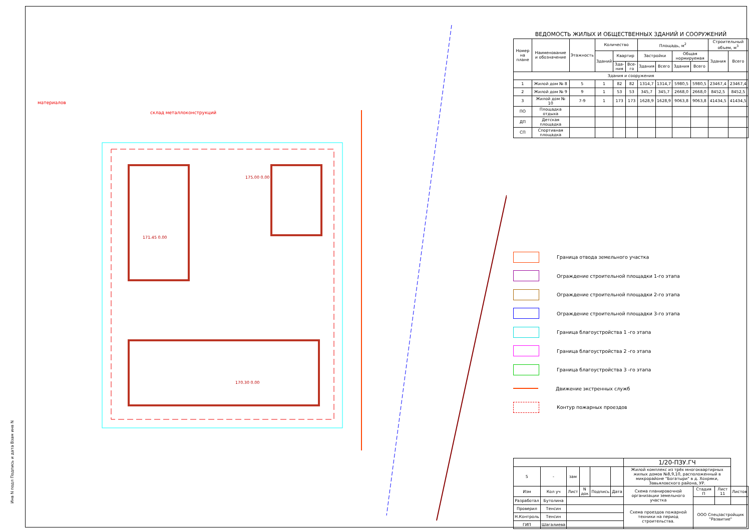склад металлоконструкций
материалов
175.00 0.00
171.45 0.00
170.30 0.00
ВЕДОМОСТЬ ЖИЛЫХ И ОБЩЕСТВЕННЫХ ЗДАНИЙ И СООРУЖЕНИЙ
| Номер на плане | Наименование и обозначение | Этажность | Количество | | | Площадь, м<sup>2</sup> | | | | Строительный объем, м<sup>3</sup> | |
| --- | --- | --- | --- | --- | --- | --- | --- | --- | --- | --- | --- |
| | | | Зданий | Квартир | | Застройки | | Общая нормируемая | | Здания | Всего |
| | | | | Зда-ния | Все-го | Здания | Всего | Здания | Всего | | |
| Здания и сооружения | | | | | | | | | | | |
| 1 | Жилой дом № 8 | 5 | 1 | 82 | 82 | 1314,7 | 1314,7 | 5980,5 | 5980,5 | 23467,4 | 23467,4 |
| 2 | Жилой дом № 9 | 9 | 1 | 53 | 53 | 345,7 | 345,7 | 2668,0 | 2668,0 | 8452,5 | 8452,5 |
| 3 | Жилой дом № 10 | 7-9 | 1 | 173 | 173 | 1628,9 | 1628,9 | 9063,8 | 9063,8 | 41434,5 | 41434,5 |
| ПО | Площадка отдыха | | | | | | | | | | |
| ДП | Детская площадка | | | | | | | | | | |
| СП | Спортивная площадка | | | | | | | | | | |
Граница отвода земельного участка
Ограждение строительной площадки 1-го этапа
Ограждение строительной площадки 2-го этапа
Ограждение строительной площадки 3-го этапа
Граница благоустройства 1 -го этапа
Граница благоустройства 2 -го этапа
Граница благоустройства 3 -го этапа
Движение экстренных служб
Контур пожарных проездов
| | | | | | | 1/20-ПЗУ.ГЧ | | | |
| | | | | | | Жилой комплекс из трёх многоквартирных жилых домов №8,9,10, расположенный в микрорайоне "Богатыри" в д. Хохряки, Завьяловского района, УР. | | | |
| 5 | - | зам | | | | | | | |
| Изм | Кол уч | Лист | N док | Подпись | Дата | Схема планировочной организации земельного участка | Стадия П | Лист 11 | Листов |
| Разработал | Бутолина | | | | | | | | |
| Проверил | Тенсин | | | | | Схема проездов пожарной техники на период строительства. | ООО Спецзастройщик "Развитие" | | |
| Н.Контроль | Тенсин | | | | | | | | |
| ГИП | Шагалиева | | | | | | | | |
Инв N подл Подпись и дата Взам инв N